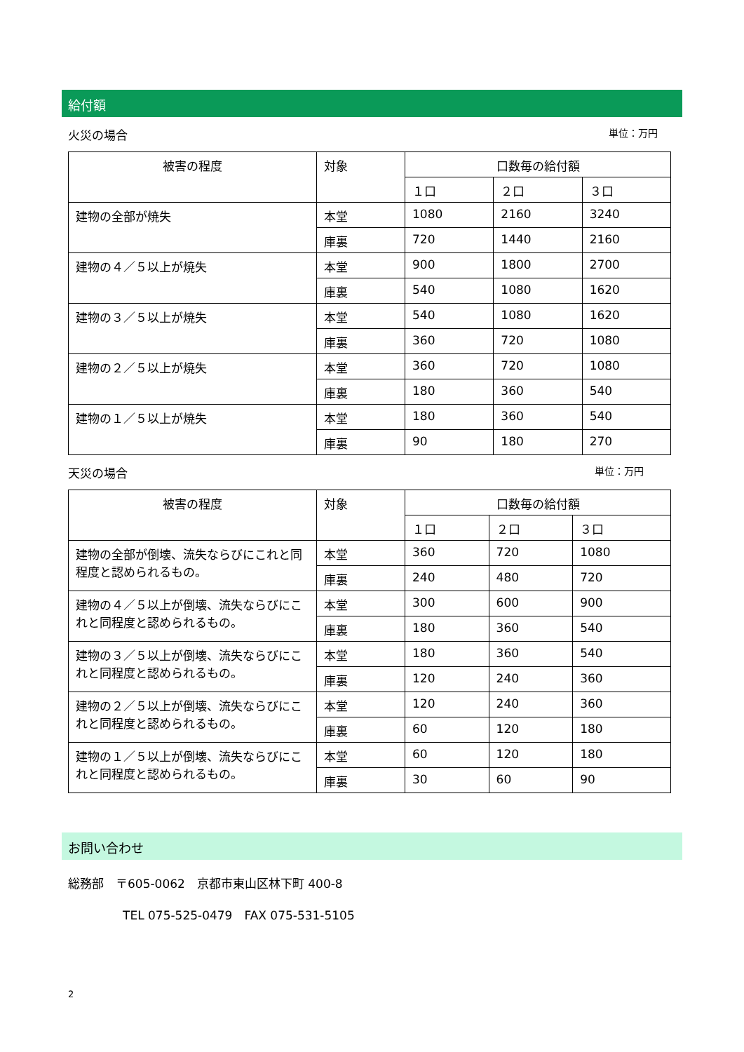給付額
火災の場合 単位：万円
| 被害の程度 | 対象 | 口数毎の給付額 | | |
| --- | --- | --- | --- | --- |
| | | １口 | ２口 | ３口 |
| 建物の全部が焼失 | 本堂 | 1080 | 2160 | 3240 |
| | 庫裏 | 720 | 1440 | 2160 |
| 建物の４／５以上が焼失 | 本堂 | 900 | 1800 | 2700 |
| | 庫裏 | 540 | 1080 | 1620 |
| 建物の３／５以上が焼失 | 本堂 | 540 | 1080 | 1620 |
| | 庫裏 | 360 | 720 | 1080 |
| 建物の２／５以上が焼失 | 本堂 | 360 | 720 | 1080 |
| | 庫裏 | 180 | 360 | 540 |
| 建物の１／５以上が焼失 | 本堂 | 180 | 360 | 540 |
| | 庫裏 | 90 | 180 | 270 |
天災の場合 単位：万円
| 被害の程度 | 対象 | 口数毎の給付額 | | |
| --- | --- | --- | --- | --- |
| | | １口 | ２口 | ３口 |
| 建物の全部が倒壊、流失ならびにこれと同程度と認められるもの。 | 本堂 | 360 | 720 | 1080 |
| | 庫裏 | 240 | 480 | 720 |
| 建物の４／５以上が倒壊、流失ならびにこれと同程度と認められるもの。 | 本堂 | 300 | 600 | 900 |
| | 庫裏 | 180 | 360 | 540 |
| 建物の３／５以上が倒壊、流失ならびにこれと同程度と認められるもの。 | 本堂 | 180 | 360 | 540 |
| | 庫裏 | 120 | 240 | 360 |
| 建物の２／５以上が倒壊、流失ならびにこれと同程度と認められるもの。 | 本堂 | 120 | 240 | 360 |
| | 庫裏 | 60 | 120 | 180 |
| 建物の１／５以上が倒壊、流失ならびにこれと同程度と認められるもの。 | 本堂 | 60 | 120 | 180 |
| | 庫裏 | 30 | 60 | 90 |
お問い合わせ
総務部　〒605-0062　京都市東山区林下町 400-8
TEL 075-525-0479　FAX 075-531-5105
2